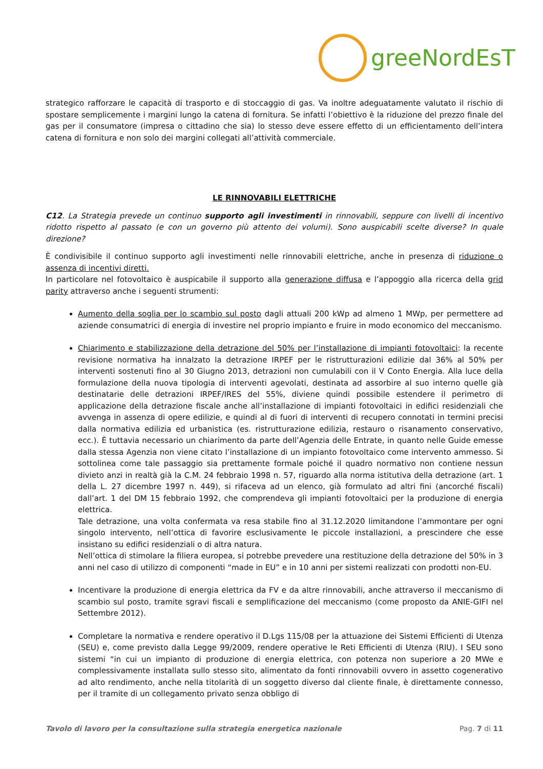greeNordEsT
strategico rafforzare le capacità di trasporto e di stoccaggio di gas. Va inoltre adeguatamente valutato il rischio di spostare semplicemente i margini lungo la catena di fornitura. Se infatti l’obiettivo è la riduzione del prezzo finale del gas per il consumatore (impresa o cittadino che sia) lo stesso deve essere effetto di un efficientamento dell’intera catena di fornitura e non solo dei margini collegati all’attività commerciale.
LE RINNOVABILI ELETTRICHE
C12. La Strategia prevede un continuo supporto agli investimenti in rinnovabili, seppure con livelli di incentivo ridotto rispetto al passato (e con un governo più attento dei volumi). Sono auspicabili scelte diverse? In quale direzione?
È condivisibile il continuo supporto agli investimenti nelle rinnovabili elettriche, anche in presenza di riduzione o assenza di incentivi diretti.
In particolare nel fotovoltaico è auspicabile il supporto alla generazione diffusa e l’appoggio alla ricerca della grid parity attraverso anche i seguenti strumenti:
Aumento della soglia per lo scambio sul posto dagli attuali 200 kWp ad almeno 1 MWp, per permettere ad aziende consumatrici di energia di investire nel proprio impianto e fruire in modo economico del meccanismo.
Chiarimento e stabilizzazione della detrazione del 50% per l’installazione di impianti fotovoltaici: la recente revisione normativa ha innalzato la detrazione IRPEF per le ristrutturazioni edilizie dal 36% al 50% per interventi sostenuti fino al 30 Giugno 2013, detrazioni non cumulabili con il V Conto Energia. Alla luce della formulazione della nuova tipologia di interventi agevolati, destinata ad assorbire al suo interno quelle già destinatarie delle detrazioni IRPEF/IRES del 55%, diviene quindi possibile estendere il perimetro di applicazione della detrazione fiscale anche all’installazione di impianti fotovoltaici in edifici residenziali che avvenga in assenza di opere edilizie, e quindi al di fuori di interventi di recupero connotati in termini precisi dalla normativa edilizia ed urbanistica (es. ristrutturazione edilizia, restauro o risanamento conservativo, ecc.). È tuttavia necessario un chiarimento da parte dell’Agenzia delle Entrate, in quanto nelle Guide emesse dalla stessa Agenzia non viene citato l’installazione di un impianto fotovoltaico come intervento ammesso. Si sottolinea come tale passaggio sia prettamente formale poiché il quadro normativo non contiene nessun divieto anzi in realtà già la C.M. 24 febbraio 1998 n. 57, riguardo alla norma istitutiva della detrazione (art. 1 della L. 27 dicembre 1997 n. 449), si rifaceva ad un elenco, già formulato ad altri fini (ancorché fiscali) dall’art. 1 del DM 15 febbraio 1992, che comprendeva gli impianti fotovoltaici per la produzione di energia elettrica.
Tale detrazione, una volta confermata va resa stabile fino al 31.12.2020 limitandone l’ammontare per ogni singolo intervento, nell’ottica di favorire esclusivamente le piccole installazioni, a prescindere che esse insistano su edifici residenziali o di altra natura.
Nell’ottica di stimolare la filiera europea, si potrebbe prevedere una restituzione della detrazione del 50% in 3 anni nel caso di utilizzo di componenti “made in EU” e in 10 anni per sistemi realizzati con prodotti non-EU.
Incentivare la produzione di energia elettrica da FV e da altre rinnovabili, anche attraverso il meccanismo di scambio sul posto, tramite sgravi fiscali e semplificazione del meccanismo (come proposto da ANIE-GIFI nel Settembre 2012).
Completare la normativa e rendere operativo il D.Lgs 115/08 per la attuazione dei Sistemi Efficienti di Utenza (SEU) e, come previsto dalla Legge 99/2009, rendere operative le Reti Efficienti di Utenza (RIU). I SEU sono sistemi “in cui un impianto di produzione di energia elettrica, con potenza non superiore a 20 MWe e complessivamente installata sullo stesso sito, alimentato da fonti rinnovabili ovvero in assetto cogenerativo ad alto rendimento, anche nella titolarità di un soggetto diverso dal cliente finale, è direttamente connesso, per il tramite di un collegamento privato senza obbligo di
Tavolo di lavoro per la consultazione sulla strategia energetica nazionale Pag. 7 di 11